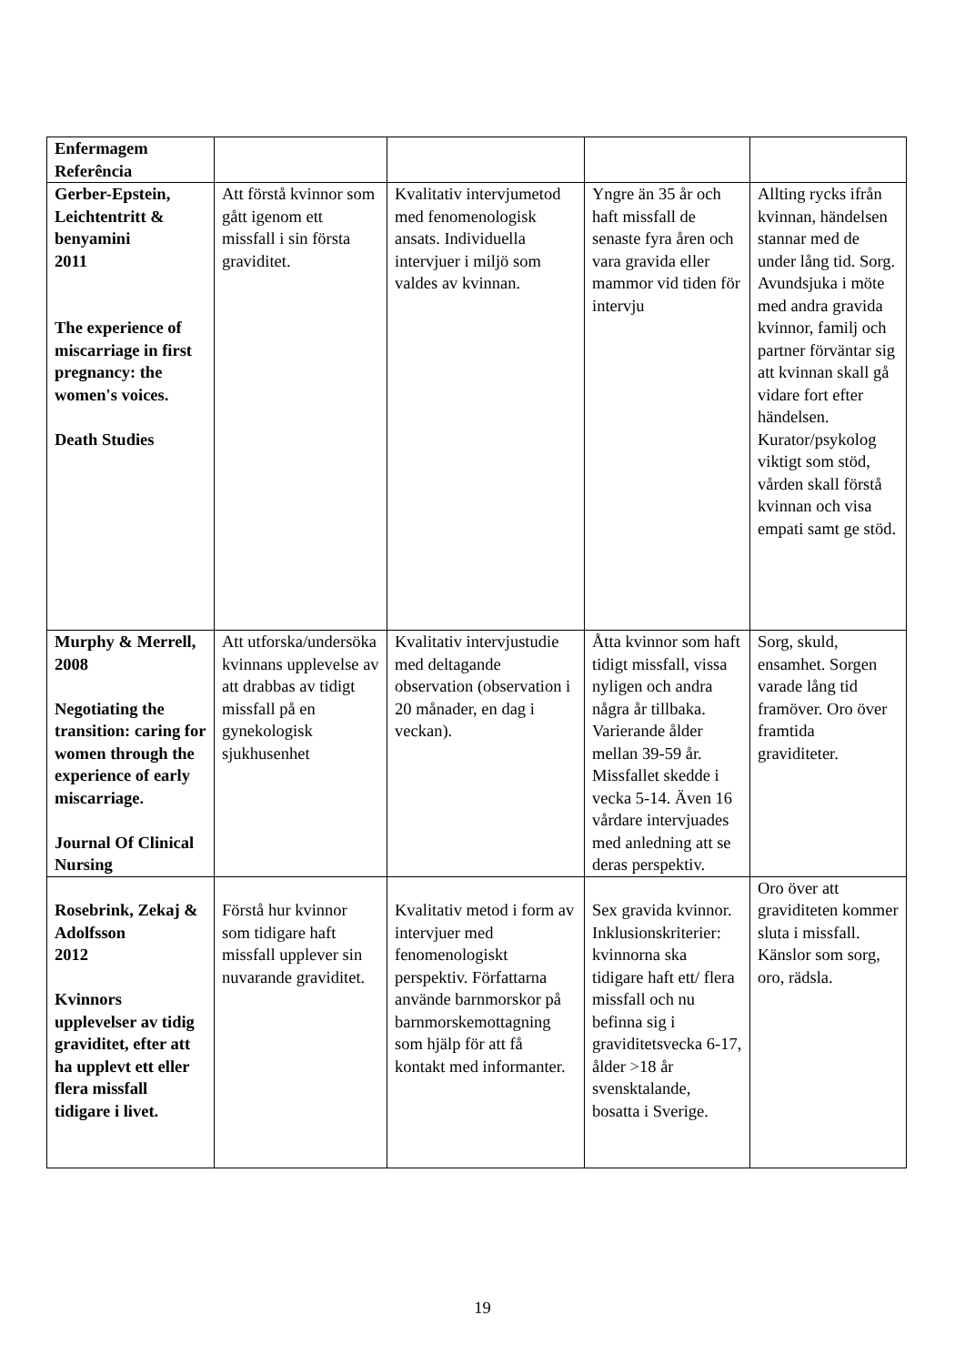| Enfermagem Referência | | | | |
| Gerber-Epstein, Leichtentritt & benyamini 2011 The experience of miscarriage in first pregnancy: the women's voices. Death Studies | Att förstå kvinnor som gått igenom ett missfall i sin första graviditet. | Kvalitativ intervjumetod med fenomenologisk ansats. Individuella intervjuer i miljö som valdes av kvinnan. | Yngre än 35 år och haft missfall de senaste fyra åren och vara gravida eller mammor vid tiden för intervju | Allting rycks ifrån kvinnan, händelsen stannar med de under lång tid. Sorg. Avundsjuka i möte med andra gravida kvinnor, familj och partner förväntar sig att kvinnan skall gå vidare fort efter händelsen. Kurator/psykolog viktigt som stöd, vården skall förstå kvinnan och visa empati samt ge stöd. |
| Murphy & Merrell, 2008 Negotiating the transition: caring for women through the experience of early miscarriage. Journal Of Clinical Nursing | Att utforska/undersöka kvinnans upplevelse av att drabbas av tidigt missfall på en gynekologisk sjukhusenhet | Kvalitativ intervjustudie med deltagande observation (observation i 20 månader, en dag i veckan). | Åtta kvinnor som haft tidigt missfall, vissa nyligen och andra några år tillbaka. Varierande ålder mellan 39-59 år. Missfallet skedde i vecka 5-14. Även 16 vårdare intervjuades med anledning att se deras perspektiv. | Sorg, skuld, ensamhet. Sorgen varade lång tid framöver. Oro över framtida graviditeter. |
| Rosebrink, Zekaj & Adolfsson 2012 Kvinnors upplevelser av tidig graviditet, efter att ha upplevt ett eller flera missfall tidigare i livet. | Förstå hur kvinnor som tidigare haft missfall upplever sin nuvarande graviditet. | Kvalitativ metod i form av intervjuer med fenomenologiskt perspektiv. Författarna använde barnmorskor på barnmorskemottagning som hjälp för att få kontakt med informanter. | Sex gravida kvinnor. Inklusionskriterier: kvinnorna ska tidigare haft ett/ flera missfall och nu befinna sig i graviditetsvecka 6-17, ålder >18 år svensktalande, bosatta i Sverige. | Oro över att graviditeten kommer sluta i missfall. Känslor som sorg, oro, rädsla. |
19